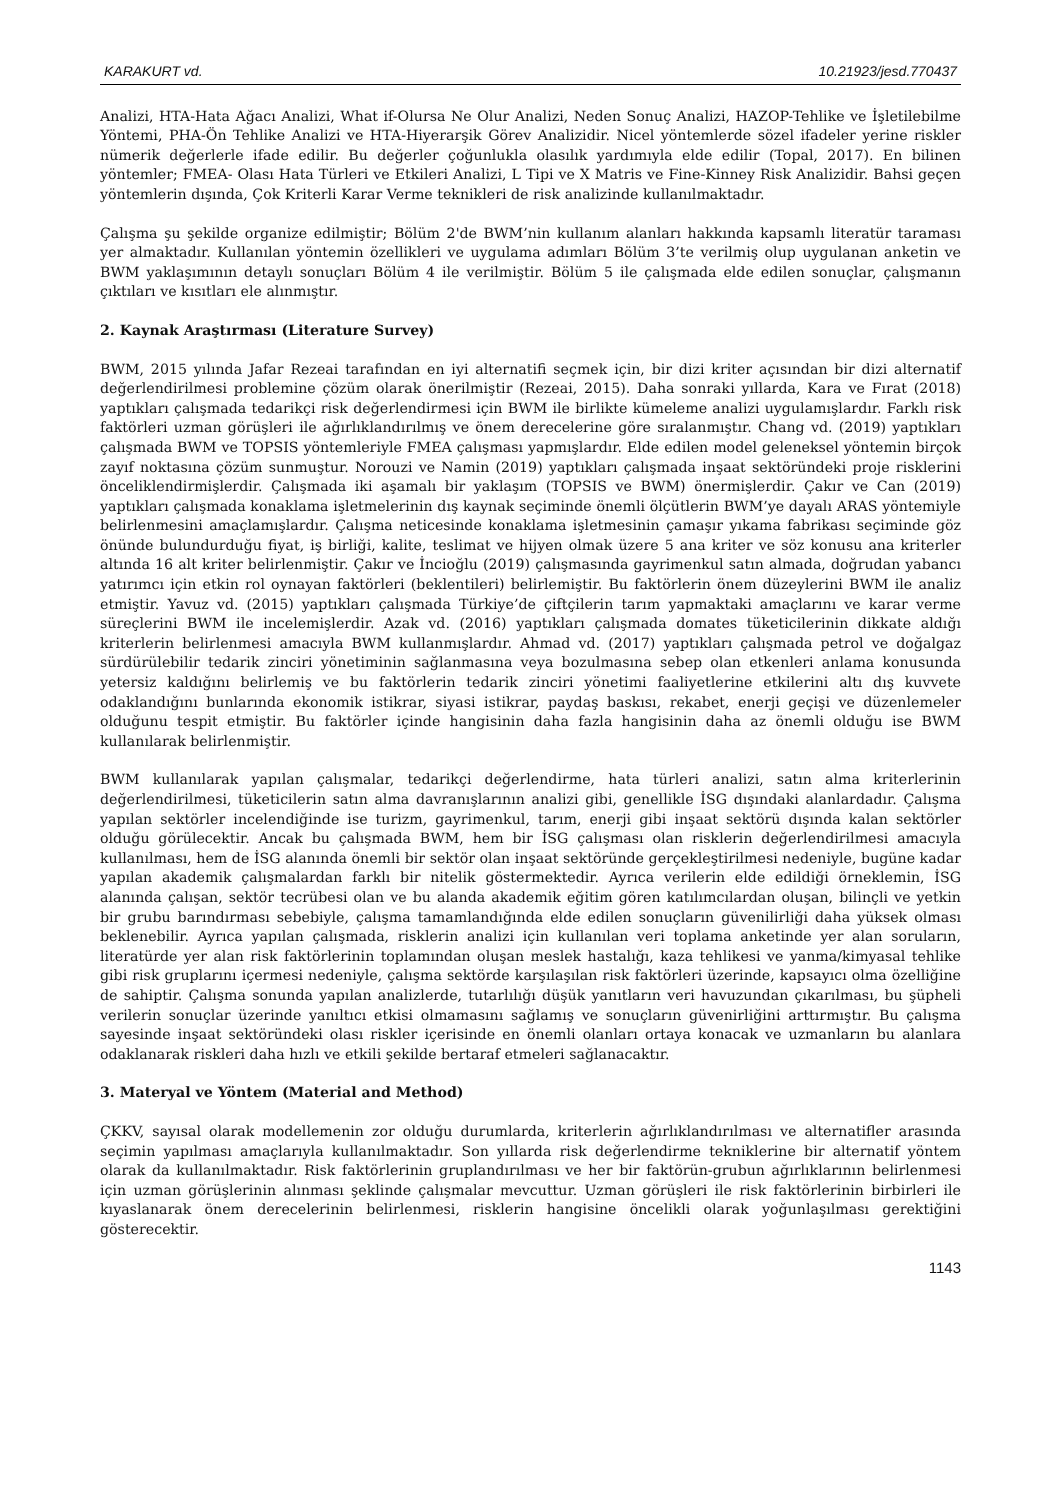KARAKURT vd. 10.21923/jesd.770437
Analizi, HTA-Hata Ağacı Analizi, What if-Olursa Ne Olur Analizi, Neden Sonuç Analizi, HAZOP-Tehlike ve İşletilebilme Yöntemi, PHA-Ön Tehlike Analizi ve HTA-Hiyerarşik Görev Analizidir. Nicel yöntemlerde sözel ifadeler yerine riskler nümerik değerlerle ifade edilir. Bu değerler çoğunlukla olasılık yardımıyla elde edilir (Topal, 2017). En bilinen yöntemler; FMEA- Olası Hata Türleri ve Etkileri Analizi, L Tipi ve X Matris ve Fine-Kinney Risk Analizidir. Bahsi geçen yöntemlerin dışında, Çok Kriterli Karar Verme teknikleri de risk analizinde kullanılmaktadır.
Çalışma şu şekilde organize edilmiştir; Bölüm 2'de BWM’nin kullanım alanları hakkında kapsamlı literatür taraması yer almaktadır. Kullanılan yöntemin özellikleri ve uygulama adımları Bölüm 3’te verilmiş olup uygulanan anketin ve BWM yaklaşımının detaylı sonuçları Bölüm 4 ile verilmiştir. Bölüm 5 ile çalışmada elde edilen sonuçlar, çalışmanın çıktıları ve kısıtları ele alınmıştır.
2. Kaynak Araştırması (Literature Survey)
BWM, 2015 yılında Jafar Rezeai tarafından en iyi alternatifi seçmek için, bir dizi kriter açısından bir dizi alternatif değerlendirilmesi problemine çözüm olarak önerilmiştir (Rezeai, 2015). Daha sonraki yıllarda, Kara ve Fırat (2018) yaptıkları çalışmada tedarikçi risk değerlendirmesi için BWM ile birlikte kümeleme analizi uygulamışlardır. Farklı risk faktörleri uzman görüşleri ile ağırlıklandırılmış ve önem derecelerine göre sıralanmıştır. Chang vd. (2019) yaptıkları çalışmada BWM ve TOPSIS yöntemleriyle FMEA çalışması yapmışlardır. Elde edilen model geleneksel yöntemin birçok zayıf noktasına çözüm sunmuştur. Norouzi ve Namin (2019) yaptıkları çalışmada inşaat sektöründeki proje risklerini önceliklendirmişlerdir. Çalışmada iki aşamalı bir yaklaşım (TOPSIS ve BWM) önermişlerdir. Çakır ve Can (2019) yaptıkları çalışmada konaklama işletmelerinin dış kaynak seçiminde önemli ölçütlerin BWM’ye dayalı ARAS yöntemiyle belirlenmesini amaçlamışlardır. Çalışma neticesinde konaklama işletmesinin çamaşır yıkama fabrikası seçiminde göz önünde bulundurduğu fiyat, iş birliği, kalite, teslimat ve hijyen olmak üzere 5 ana kriter ve söz konusu ana kriterler altında 16 alt kriter belirlenmiştir. Çakır ve İncioğlu (2019) çalışmasında gayrimenkul satın almada, doğrudan yabancı yatırımcı için etkin rol oynayan faktörleri (beklentileri) belirlemiştir. Bu faktörlerin önem düzeylerini BWM ile analiz etmiştir. Yavuz vd. (2015) yaptıkları çalışmada Türkiye’de çiftçilerin tarım yapmaktaki amaçlarını ve karar verme süreçlerini BWM ile incelemişlerdir. Azak vd. (2016) yaptıkları çalışmada domates tüketicilerinin dikkate aldığı kriterlerin belirlenmesi amacıyla BWM kullanmışlardır. Ahmad vd. (2017) yaptıkları çalışmada petrol ve doğalgaz sürdürülebilir tedarik zinciri yönetiminin sağlanmasına veya bozulmasına sebep olan etkenleri anlama konusunda yetersiz kaldığını belirlemiş ve bu faktörlerin tedarik zinciri yönetimi faaliyetlerine etkilerini altı dış kuvvete odaklandığını bunlarında ekonomik istikrar, siyasi istikrar, paydaş baskısı, rekabet, enerji geçişi ve düzenlemeler olduğunu tespit etmiştir. Bu faktörler içinde hangisinin daha fazla hangisinin daha az önemli olduğu ise BWM kullanılarak belirlenmiştir.
BWM kullanılarak yapılan çalışmalar, tedarikçi değerlendirme, hata türleri analizi, satın alma kriterlerinin değerlendirilmesi, tüketicilerin satın alma davranışlarının analizi gibi, genellikle İSG dışındaki alanlardadır. Çalışma yapılan sektörler incelendiğinde ise turizm, gayrimenkul, tarım, enerji gibi inşaat sektörü dışında kalan sektörler olduğu görülecektir. Ancak bu çalışmada BWM, hem bir İSG çalışması olan risklerin değerlendirilmesi amacıyla kullanılması, hem de İSG alanında önemli bir sektör olan inşaat sektöründe gerçekleştirilmesi nedeniyle, bugüne kadar yapılan akademik çalışmalardan farklı bir nitelik göstermektedir. Ayrıca verilerin elde edildiği örneklemin, İSG alanında çalışan, sektör tecrübesi olan ve bu alanda akademik eğitim gören katılımcılardan oluşan, bilinçli ve yetkin bir grubu barındırması sebebiyle, çalışma tamamlandığında elde edilen sonuçların güvenilirliği daha yüksek olması beklenebilir. Ayrıca yapılan çalışmada, risklerin analizi için kullanılan veri toplama anketinde yer alan soruların, literatürde yer alan risk faktörlerinin toplamından oluşan meslek hastalığı, kaza tehlikesi ve yanma/kimyasal tehlike gibi risk gruplarını içermesi nedeniyle, çalışma sektörde karşılaşılan risk faktörleri üzerinde, kapsayıcı olma özelliğine de sahiptir. Çalışma sonunda yapılan analizlerde, tutarlılığı düşük yanıtların veri havuzundan çıkarılması, bu şüpheli verilerin sonuçlar üzerinde yanıltıcı etkisi olmamasını sağlamış ve sonuçların güvenirliğini arttırmıştır. Bu çalışma sayesinde inşaat sektöründeki olası riskler içerisinde en önemli olanları ortaya konacak ve uzmanların bu alanlara odaklanarak riskleri daha hızlı ve etkili şekilde bertaraf etmeleri sağlanacaktır.
3. Materyal ve Yöntem (Material and Method)
ÇKKV, sayısal olarak modellemenin zor olduğu durumlarda, kriterlerin ağırlıklandırılması ve alternatifler arasında seçimin yapılması amaçlarıyla kullanılmaktadır. Son yıllarda risk değerlendirme tekniklerine bir alternatif yöntem olarak da kullanılmaktadır. Risk faktörlerinin gruplandırılması ve her bir faktörün-grubun ağırlıklarının belirlenmesi için uzman görüşlerinin alınması şeklinde çalışmalar mevcuttur. Uzman görüşleri ile risk faktörlerinin birbirleri ile kıyaslanarak önem derecelerinin belirlenmesi, risklerin hangisine öncelikli olarak yoğunlaşılması gerektiğini gösterecektir.
1143